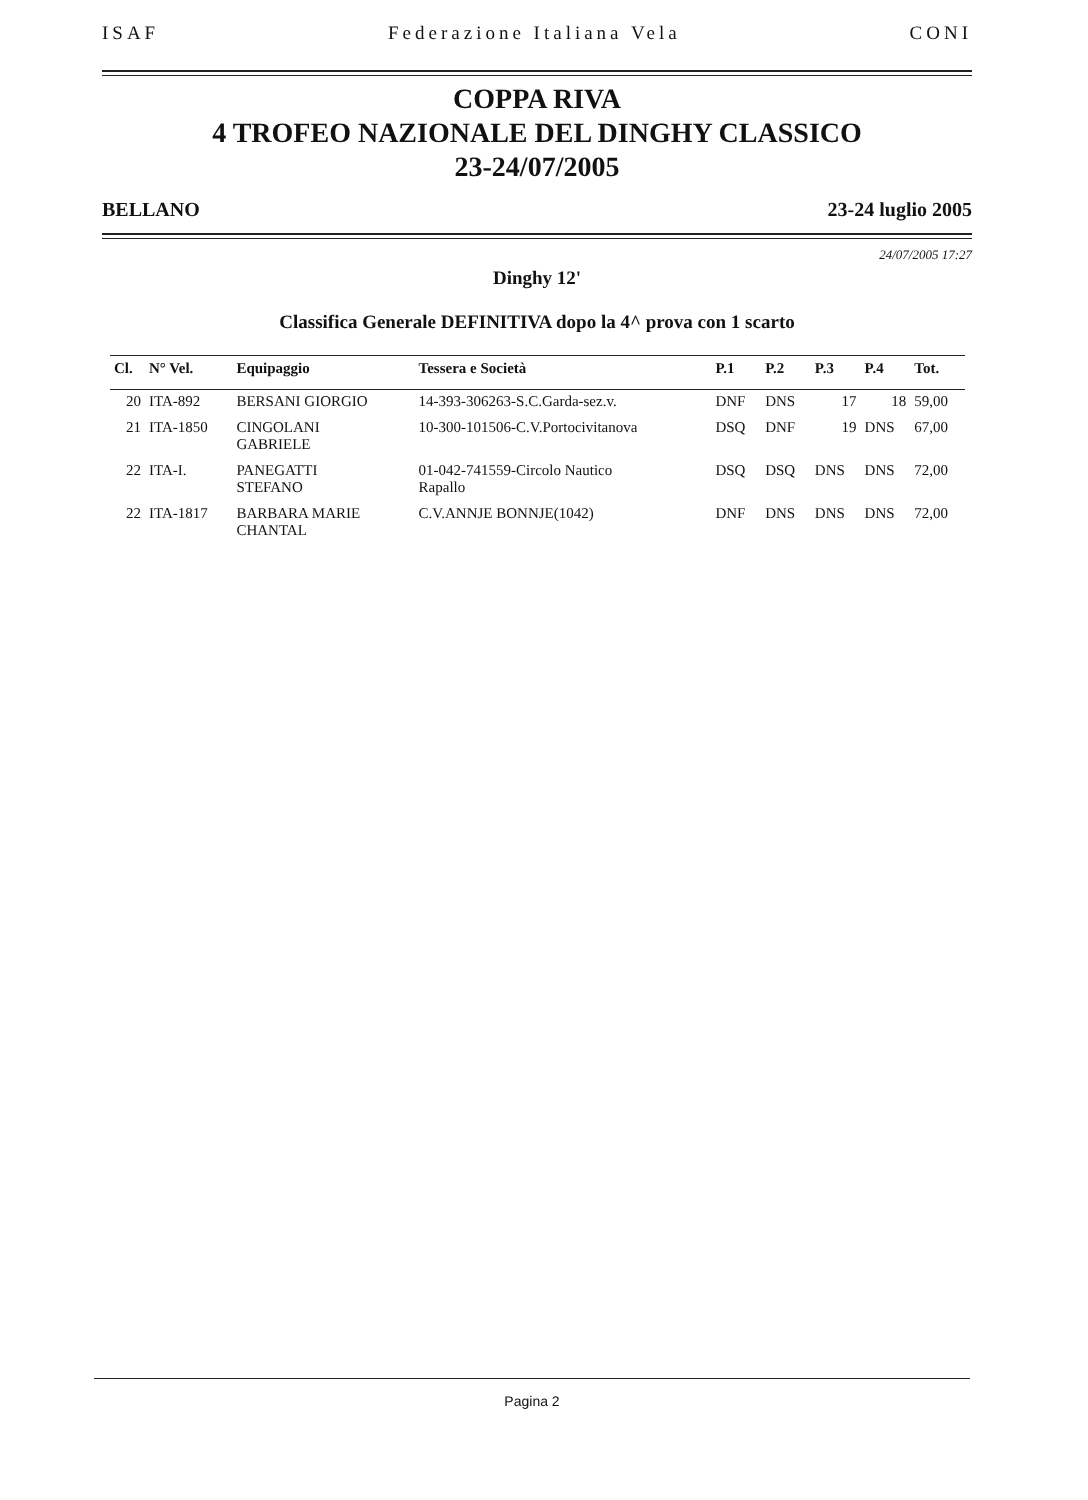ISAF Federazione Italiana Vela CONI
COPPA RIVA
4 TROFEO NAZIONALE DEL DINGHY CLASSICO
23-24/07/2005
BELLANO 23-24 luglio 2005
24/07/2005 17:27
Dinghy 12'
Classifica Generale DEFINITIVA dopo la 4^ prova con 1 scarto
| Cl. | N° Vel. | Equipaggio | Tessera e Società | P.1 | P.2 | P.3 | P.4 | Tot. |
| --- | --- | --- | --- | --- | --- | --- | --- | --- |
| 20 | ITA-892 | BERSANI GIORGIO | 14-393-306263-S.C.Garda-sez.v. | DNF | DNS | 17 | 18 | 59,00 |
| 21 | ITA-1850 | CINGOLANI GABRIELE | 10-300-101506-C.V.Portocivitanova | DSQ | DNF | 19 | DNS | 67,00 |
| 22 | ITA-I. | PANEGATTI STEFANO | 01-042-741559-Circolo Nautico Rapallo | DSQ | DSQ | DNS | DNS | 72,00 |
| 22 | ITA-1817 | BARBARA MARIE CHANTAL | C.V.ANNJE BONNJE(1042) | DNF | DNS | DNS | DNS | 72,00 |
Pagina 2